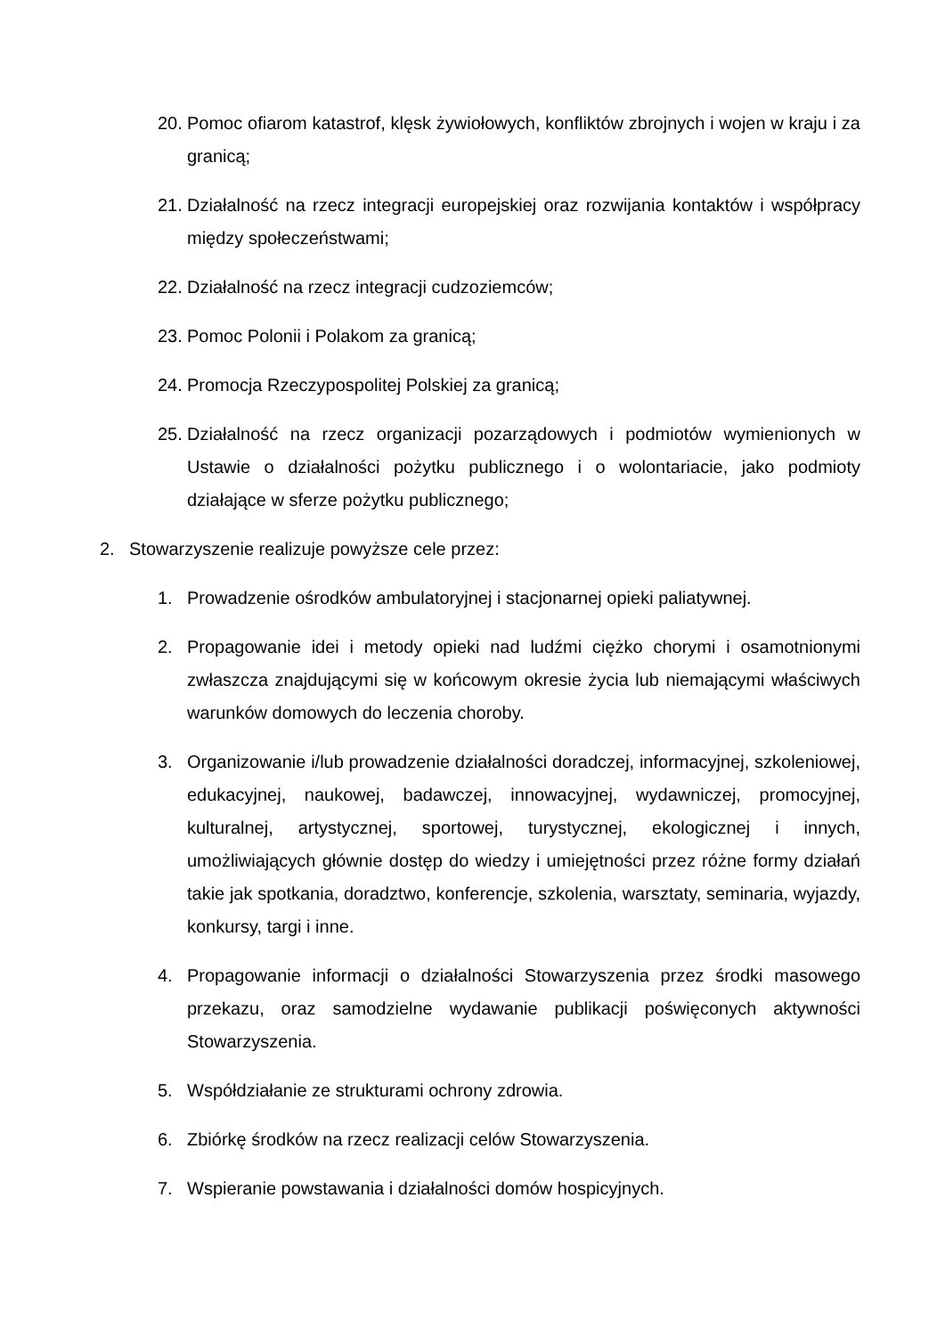20. Pomoc ofiarom katastrof, klęsk żywiołowych, konfliktów zbrojnych i wojen w kraju i za granicą;
21. Działalność na rzecz integracji europejskiej oraz rozwijania kontaktów i współpracy między społeczeństwami;
22. Działalność na rzecz integracji cudzoziemców;
23. Pomoc Polonii i Polakom za granicą;
24. Promocja Rzeczypospolitej Polskiej za granicą;
25. Działalność na rzecz organizacji pozarządowych i podmiotów wymienionych w Ustawie o działalności pożytku publicznego i o wolontariacie, jako podmioty działające w sferze pożytku publicznego;
2. Stowarzyszenie realizuje powyższe cele przez:
1. Prowadzenie ośrodków ambulatoryjnej i stacjonarnej opieki paliatywnej.
2. Propagowanie idei i metody opieki nad ludźmi ciężko chorymi i osamotnionymi zwłaszcza znajdującymi się w końcowym okresie życia lub niemającymi właściwych warunków domowych do leczenia choroby.
3. Organizowanie i/lub prowadzenie działalności doradczej, informacyjnej, szkoleniowej, edukacyjnej, naukowej, badawczej, innowacyjnej, wydawniczej, promocyjnej, kulturalnej, artystycznej, sportowej, turystycznej, ekologicznej i innych, umożliwiających głównie dostęp do wiedzy i umiejętności przez różne formy działań takie jak spotkania, doradztwo, konferencje, szkolenia, warsztaty, seminaria, wyjazdy, konkursy, targi i inne.
4. Propagowanie informacji o działalności Stowarzyszenia przez środki masowego przekazu, oraz samodzielne wydawanie publikacji poświęconych aktywności Stowarzyszenia.
5. Współdziałanie ze strukturami ochrony zdrowia.
6. Zbiórkę środków na rzecz realizacji celów Stowarzyszenia.
7. Wspieranie powstawania i działalności domów hospicyjnych.